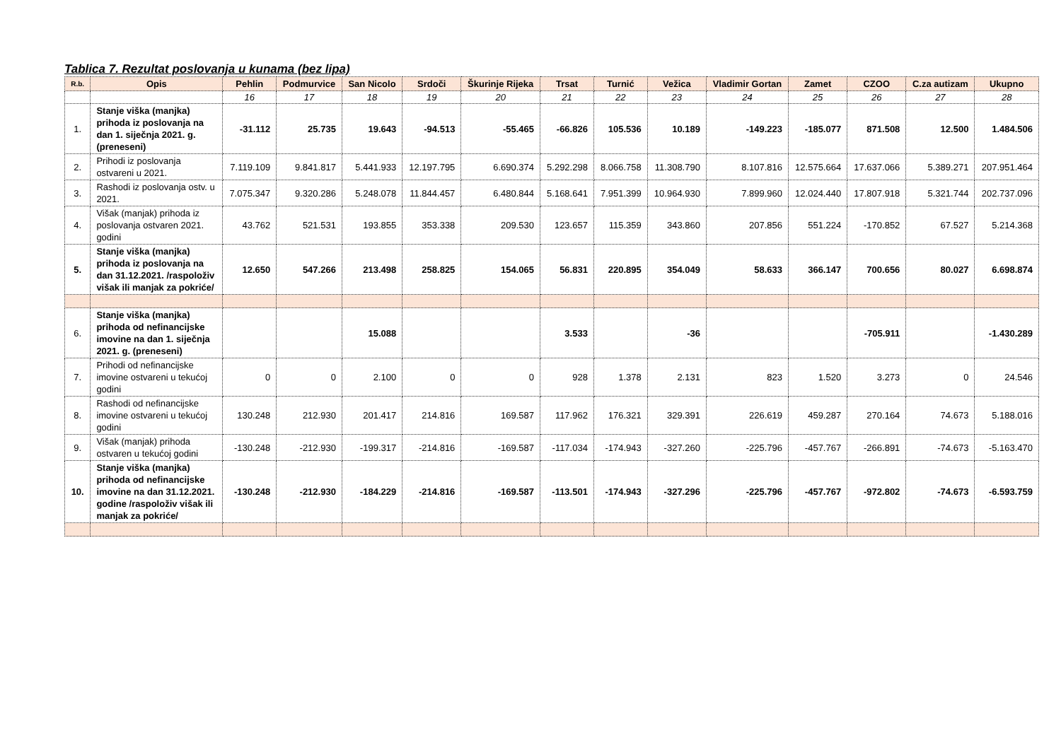Tablica 7. Rezultat poslovanja u kunama (bez lipa)
| R.b. | Opis | Pehlin | Podmurvice | San Nicolo | Srdoči | Škurinje Rijeka | Trsat | Turnić | Vežica | Vladimir Gortan | Zamet | CZOO | C.za autizam | Ukupno |
| --- | --- | --- | --- | --- | --- | --- | --- | --- | --- | --- | --- | --- | --- | --- |
| | | 16 | 17 | 18 | 19 | 20 | 21 | 22 | 23 | 24 | 25 | 26 | 27 | 28 |
| 1. | Stanje viška (manjka) prihoda iz poslovanja na dan 1. siječnja 2021. g. (preneseni) | -31.112 | 25.735 | 19.643 | -94.513 | -55.465 | -66.826 | 105.536 | 10.189 | -149.223 | -185.077 | 871.508 | 12.500 | 1.484.506 |
| 2. | Prihodi iz poslovanja ostvareni u 2021. | 7.119.109 | 9.841.817 | 5.441.933 | 12.197.795 | 6.690.374 | 5.292.298 | 8.066.758 | 11.308.790 | 8.107.816 | 12.575.664 | 17.637.066 | 5.389.271 | 207.951.464 |
| 3. | Rashodi iz poslovanja ostv. u 2021. | 7.075.347 | 9.320.286 | 5.248.078 | 11.844.457 | 6.480.844 | 5.168.641 | 7.951.399 | 10.964.930 | 7.899.960 | 12.024.440 | 17.807.918 | 5.321.744 | 202.737.096 |
| 4. | Višak (manjak) prihoda iz poslovanja ostvaren 2021. godini | 43.762 | 521.531 | 193.855 | 353.338 | 209.530 | 123.657 | 115.359 | 343.860 | 207.856 | 551.224 | -170.852 | 67.527 | 5.214.368 |
| 5. | Stanje viška (manjka) prihoda iz poslovanja na dan 31.12.2021. /raspoloživ višak ili manjak za pokriće/ | 12.650 | 547.266 | 213.498 | 258.825 | 154.065 | 56.831 | 220.895 | 354.049 | 58.633 | 366.147 | 700.656 | 80.027 | 6.698.874 |
| 6. | Stanje viška (manjka) prihoda od nefinancijske imovine na dan 1. siječnja 2021. g. (preneseni) | | | 15.088 | | | 3.533 | | -36 | | | -705.911 | | -1.430.289 |
| 7. | Prihodi od nefinancijske imovine ostvareni u tekućoj godini | 0 | 0 | 2.100 | 0 | 0 | 928 | 1.378 | 2.131 | 823 | 1.520 | 3.273 | 0 | 24.546 |
| 8. | Rashodi od nefinancijske imovine ostvareni u tekućoj godini | 130.248 | 212.930 | 201.417 | 214.816 | 169.587 | 117.962 | 176.321 | 329.391 | 226.619 | 459.287 | 270.164 | 74.673 | 5.188.016 |
| 9. | Višak (manjak) prihoda ostvaren u tekućoj godini | -130.248 | -212.930 | -199.317 | -214.816 | -169.587 | -117.034 | -174.943 | -327.260 | -225.796 | -457.767 | -266.891 | -74.673 | -5.163.470 |
| 10. | Stanje viška (manjka) prihoda od nefinancijske imovine na dan 31.12.2021. godine /raspoloživ višak ili manjak za pokriće/ | -130.248 | -212.930 | -184.229 | -214.816 | -169.587 | -113.501 | -174.943 | -327.296 | -225.796 | -457.767 | -972.802 | -74.673 | -6.593.759 |